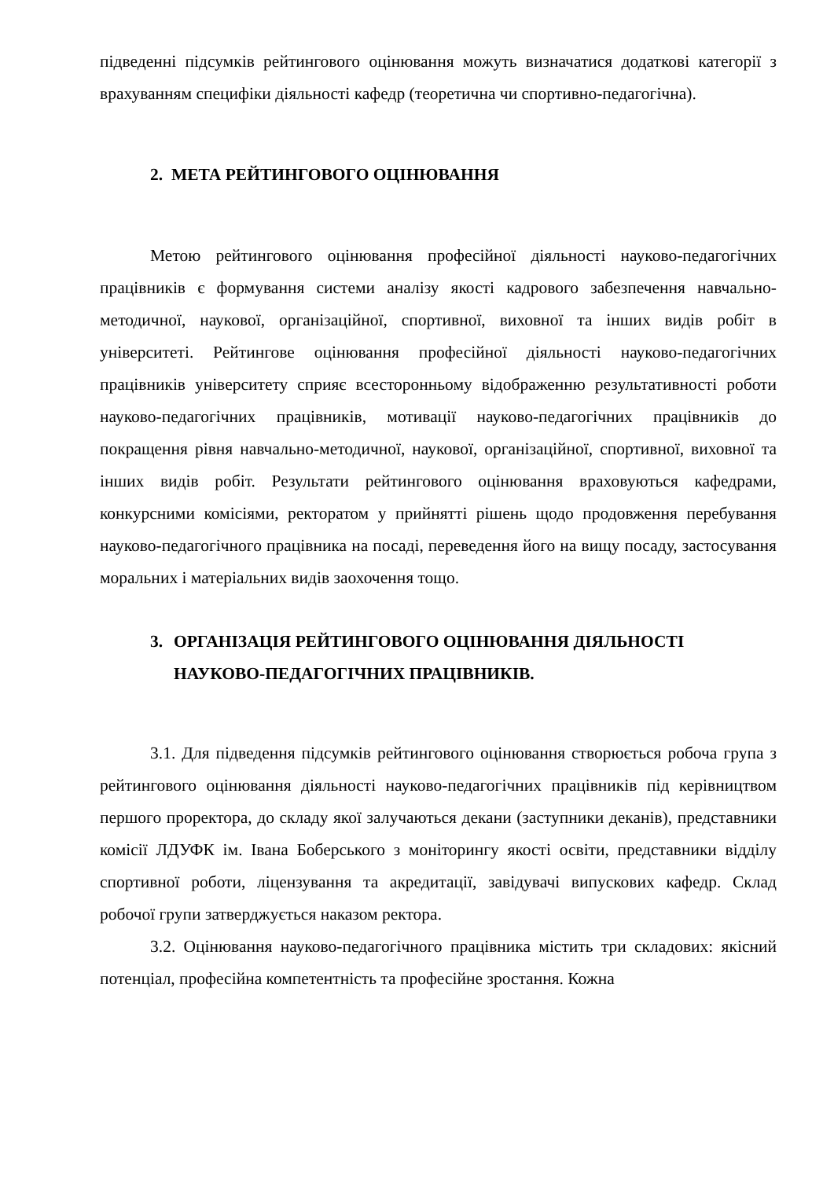підведенні підсумків рейтингового оцінювання можуть визначатися додаткові категорії з врахуванням специфіки діяльності кафедр (теоретична чи спортивно-педагогічна).
2. МЕТА РЕЙТИНГОВОГО ОЦІНЮВАННЯ
Метою рейтингового оцінювання професійної діяльності науково-педагогічних працівників є формування системи аналізу якості кадрового забезпечення навчально-методичної, наукової, організаційної, спортивної, виховної та інших видів робіт в університеті. Рейтингове оцінювання професійної діяльності науково-педагогічних працівників університету сприяє всесторонньому відображенню результативності роботи науково-педагогічних працівників, мотивації науково-педагогічних працівників до покращення рівня навчально-методичної, наукової, організаційної, спортивної, виховної та інших видів робіт. Результати рейтингового оцінювання враховуються кафедрами, конкурсними комісіями, ректоратом у прийнятті рішень щодо продовження перебування науково-педагогічного працівника на посаді, переведення його на вищу посаду, застосування моральних і матеріальних видів заохочення тощо.
3. ОРГАНІЗАЦІЯ РЕЙТИНГОВОГО ОЦІНЮВАННЯ ДІЯЛЬНОСТІ НАУКОВО-ПЕДАГОГІЧНИХ ПРАЦІВНИКІВ.
3.1. Для підведення підсумків рейтингового оцінювання створюється робоча група з рейтингового оцінювання діяльності науково-педагогічних працівників під керівництвом першого проректора, до складу якої залучаються декани (заступники деканів), представники комісії ЛДУФК ім. Івана Боберського з моніторингу якості освіти, представники відділу спортивної роботи, ліцензування та акредитації, завідувачі випускових кафедр. Склад робочої групи затверджується наказом ректора.
3.2. Оцінювання науково-педагогічного працівника містить три складових: якісний потенціал, професійна компетентність та професійне зростання. Кожна